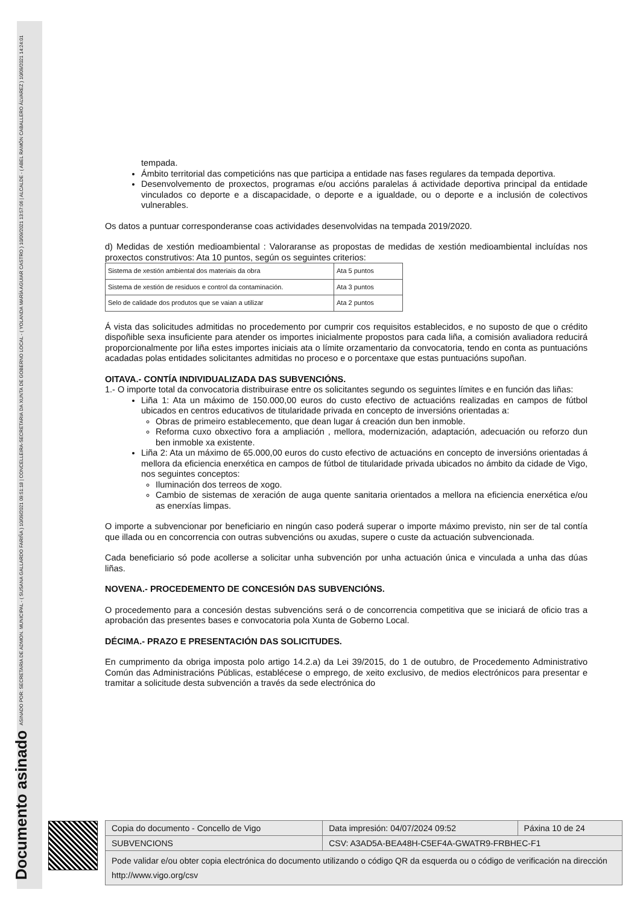Documento asinado ASINADO POR: SECRETARIA DE ADMON. MUNICIPAL - ( SUSANA GALLARDO FARIÑA ) 10/09/2021 09:51:18 | CONCELLEIRA-SECRETARIA DA XUNTA DE GOBERNO LOCAL - ( YOLANDA MARÍA AGUIAR CASTRO ) 10/09/2021 13:57:06 | ALCALDE - ( ABEL RAMÓN CABALLERO ÁLVAREZ ) 10/09/2021 14:24:01
tempada.
Ámbito territorial das competicións nas que participa a entidade nas fases regulares da tempada deportiva.
Desenvolvemento de proxectos, programas e/ou accións paralelas á actividade deportiva principal da entidade vinculados co deporte e a discapacidade, o deporte e a igualdade, ou o deporte e a inclusión de colectivos vulnerables.
Os datos a puntuar corresponderanse coas actividades desenvolvidas na tempada 2019/2020.
d) Medidas de xestión medioambiental : Valoraranse as propostas de medidas de xestión medioambiental incluídas nos proxectos construtivos: Ata 10 puntos, según os seguintes criterios:
| Sistema de xestión ambiental dos materiais da obra | Ata 5 puntos |
| Sistema de xestión de residuos e control da contaminación. | Ata 3 puntos |
| Selo de calidade dos produtos que se vaian a utilizar | Ata 2 puntos |
Á vista das solicitudes admitidas no procedemento por cumprir cos requisitos establecidos, e no suposto de que o crédito dispoñible sexa insuficiente para atender os importes inicialmente propostos para cada liña, a comisión avaliadora reducirá proporcionalmente por liña estes importes iniciais ata o límite orzamentario da convocatoria, tendo en conta as puntuacións acadadas polas entidades solicitantes admitidas no proceso e o porcentaxe que estas puntuacións supoñan.
OITAVA.- CONTÍA INDIVIDUALIZADA DAS SUBVENCIÓNS.
1.- O importe total da convocatoria distribuirase entre os solicitantes segundo os seguintes límites e en función das liñas:
Liña 1: Ata un máximo de 150.000,00 euros do custo efectivo de actuacións realizadas en campos de fútbol ubicados en centros educativos de titularidade privada en concepto de inversións orientadas a:
Obras de primeiro establecemento, que dean lugar á creación dun ben inmoble.
Reforma cuxo obxectivo fora a ampliación , mellora, modernización, adaptación, adecuación ou reforzo dun ben inmoble xa existente.
Liña 2: Ata un máximo de 65.000,00 euros do custo efectivo de actuacións en concepto de inversións orientadas á mellora da eficiencia enerxética en campos de fútbol de titularidade privada ubicados no ámbito da cidade de Vigo, nos seguintes conceptos:
Iluminación dos terreos de xogo.
Cambio de sistemas de xeración de auga quente sanitaria orientados a mellora na eficiencia enerxética e/ou as enerxías limpas.
O importe a subvencionar por beneficiario en ningún caso poderá superar o importe máximo previsto, nin ser de tal contía que illada ou en concorrencia con outras subvencións ou axudas, supere o custe da actuación subvencionada.
Cada beneficiario só pode acollerse a solicitar unha subvención por unha actuación única e vinculada a unha das dúas liñas.
NOVENA.- PROCEDEMENTO DE CONCESIÓN DAS SUBVENCIÓNS.
O procedemento para a concesión destas subvencións será o de concorrencia competitiva que se iniciará de oficio tras a aprobación das presentes bases e convocatoria pola Xunta de Goberno Local.
DÉCIMA.- PRAZO E PRESENTACIÓN DAS SOLICITUDES.
En cumprimento da obriga imposta polo artigo 14.2.a) da Lei 39/2015, do 1 de outubro, de Procedemento Administrativo Común das Administracións Públicas, establécese o emprego, de xeito exclusivo, de medios electrónicos para presentar e tramitar a solicitude desta subvención a través da sede electrónica do
| Copia do documento - Concello de Vigo | Data impresión: 04/07/2024 09:52 | Páxina 10 de 24 |
| SUBVENCIONS | CSV: A3AD5A-BEA48H-C5EF4A-GWATR9-FRBHEC-F1 | |
| Pode validar e/ou obter copia electrónica do documento utilizando o código QR da esquerda ou o código de verificación na dirección http://www.vigo.org/csv | | |